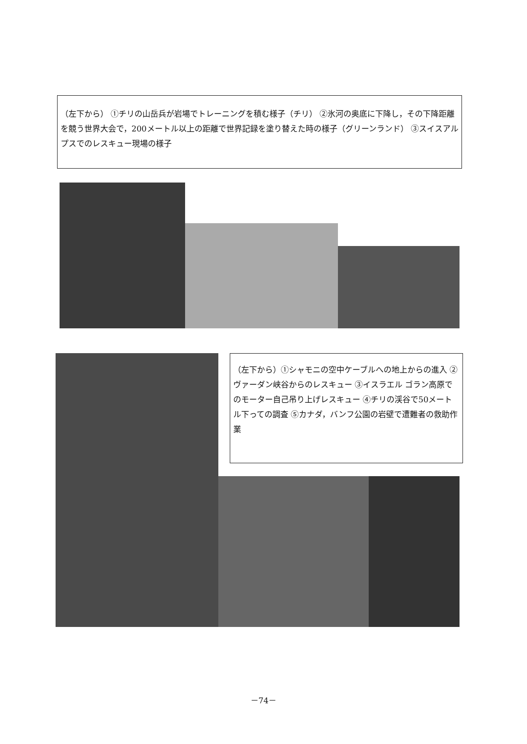（左下から） ①チリの山岳兵が岩場でトレーニングを積む様子（チリ） ②氷河の奥底に下降し，その下降距離を競う世界大会で，200メートル以上の距離で世界記録を塗り替えた時の様子（グリーンランド） ③スイスアルプスでのレスキュー現場の様子
（左下から）①シャモニの空中ケーブルへの地上からの進入 ②ヴァーダン峡谷からのレスキュー ③イスラエル ゴラン高原でのモーター自己吊り上げレスキュー ④チリの渓谷で50メートル下っての調査 ⑤カナダ，バンフ公園の岩壁で遭難者の救助作業
－74－